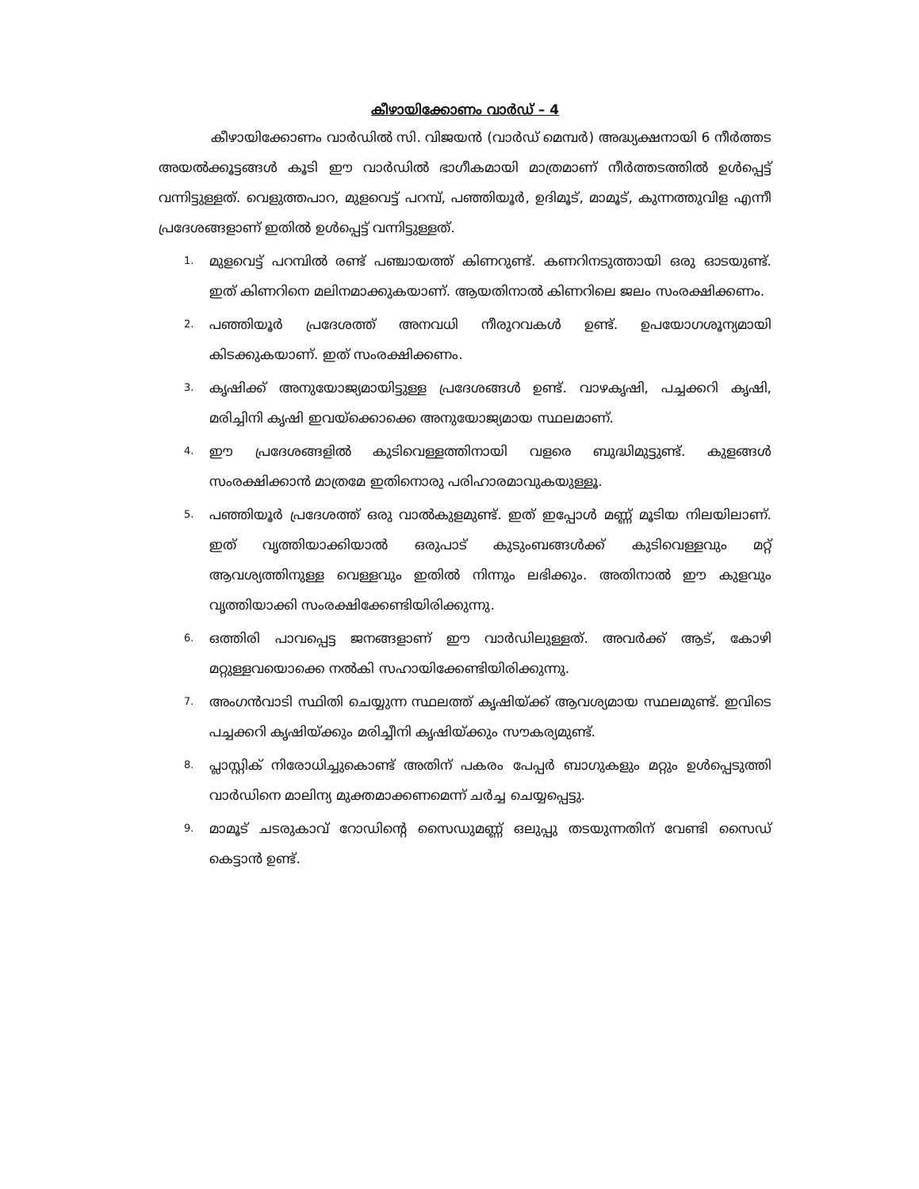കീഴായിക്കോണം വാർഡ് – 4
കീഴായിക്കോണം വാർഡിൽ സി. വിജയൻ (വാർഡ് മെമ്പർ) അദ്ധ്യക്ഷനായി 6 നീർത്തട അയൽക്കൂട്ടങ്ങൾ കൂടി ഈ വാർഡിൽ ഭാഗീകമായി മാത്രമാണ് നീർത്തടത്തിൽ ഉൾപ്പെട്ട് വന്നിട്ടുള്ളത്. വെളുത്തപാറ, മുളവെട്ട് പറമ്പ്, പഞ്ഞിയൂർ, ഉദിമൂട്, മാമൂട്, കുന്നത്തുവിള എന്നീ പ്രദേശങ്ങളാണ് ഇതിൽ ഉൾപ്പെട്ട് വന്നിട്ടുള്ളത്.
1. മുളവെട്ട് പറമ്പിൽ രണ്ട് പഞ്ചായത്ത് കിണറുണ്ട്. കണറിനടുത്തായി ഒരു ഓടയുണ്ട്. ഇത് കിണറിനെ മലിനമാക്കുകയാണ്. ആയതിനാൽ കിണറിലെ ജലം സംരക്ഷിക്കണം.
2. പഞ്ഞിയൂർ പ്രദേശത്ത് അനവധി നീരുറവകൾ ഉണ്ട്. ഉപയോഗശൂന്യമായി കിടക്കുകയാണ്. ഇത് സംരക്ഷിക്കണം.
3. കൃഷിക്ക് അനുയോജ്യമായിട്ടുള്ള പ്രദേശങ്ങൾ ഉണ്ട്. വാഴകൃഷി, പച്ചക്കറി കൃഷി, മരിച്ചിനി കൃഷി ഇവയ്ക്കൊക്കെ അനുയോജ്യമായ സ്ഥലമാണ്.
4. ഈ പ്രദേശങ്ങളിൽ കുടിവെള്ളത്തിനായി വളരെ ബുദ്ധിമുട്ടുണ്ട്. കുളങ്ങൾ സംരക്ഷിക്കാൻ മാത്രമേ ഇതിനൊരു പരിഹാരമാവുകയുള്ളൂ.
5. പഞ്ഞിയൂർ പ്രദേശത്ത് ഒരു വാൽകുളമുണ്ട്. ഇത് ഇപ്പോൾ മണ്ണ് മൂടിയ നിലയിലാണ്. ഇത് വൃത്തിയാക്കിയാൽ ഒരുപാട് കുടുംബങ്ങൾക്ക് കുടിവെള്ളവും മറ്റ് ആവശ്യത്തിനുള്ള വെള്ളവും ഇതിൽ നിന്നും ലഭിക്കും. അതിനാൽ ഈ കുളവും വൃത്തിയാക്കി സംരക്ഷിക്കേണ്ടിയിരിക്കുന്നു.
6. ഒത്തിരി പാവപ്പെട്ട ജനങ്ങളാണ് ഈ വാർഡിലുള്ളത്. അവർക്ക് ആട്, കോഴി മറ്റുള്ളവയൊക്കെ നൽകി സഹായിക്കേണ്ടിയിരിക്കുന്നു.
7. അംഗൻവാടി സ്ഥിതി ചെയ്യുന്ന സ്ഥലത്ത് കൃഷിയ്ക്ക് ആവശ്യമായ സ്ഥലമുണ്ട്. ഇവിടെ പച്ചക്കറി കൃഷിയ്ക്കും മരിച്ചീനി കൃഷിയ്ക്കും സൗകര്യമുണ്ട്.
8. പ്ലാസ്റ്റിക് നിരോധിച്ചുകൊണ്ട് അതിന് പകരം പേപ്പർ ബാഗുകളും മറ്റും ഉൾപ്പെടുത്തി വാർഡിനെ മാലിന്യ മുക്തമാക്കണമെന്ന് ചർച്ച ചെയ്യപ്പെട്ടു.
9. മാമൂട് ചടരുകാവ് റോഡിന്റെ സൈഡുമണ്ണ് ഒലുപ്പു തടയുന്നതിന് വേണ്ടി സൈഡ് കെട്ടാൻ ഉണ്ട്.